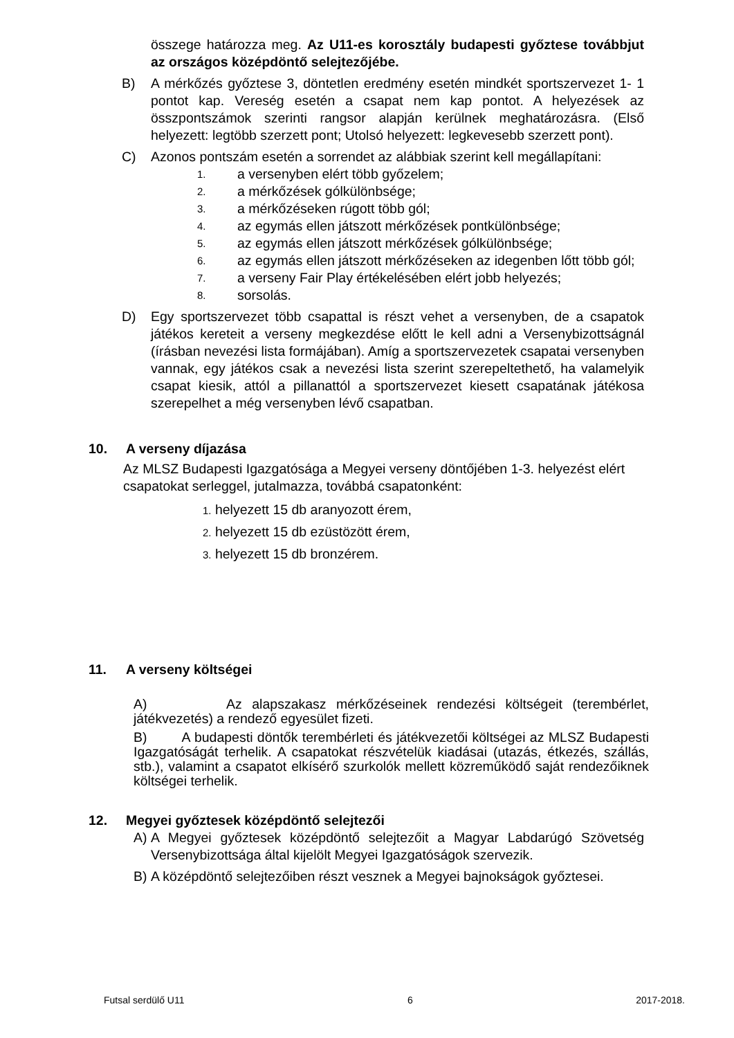összege határozza meg. Az U11-es korosztály budapesti győztese továbbjut az országos középdöntő selejtezőjébe.
B) A mérkőzés győztese 3, döntetlen eredmény esetén mindkét sportszervezet 1- 1 pontot kap. Vereség esetén a csapat nem kap pontot. A helyezések az összpontszámok szerinti rangsor alapján kerülnek meghatározásra. (Első helyezett: legtöbb szerzett pont; Utolsó helyezett: legkevesebb szerzett pont).
C) Azonos pontszám esetén a sorrendet az alábbiak szerint kell megállapítani:
1. a versenyben elért több győzelem;
2. a mérkőzések gólkülönbsége;
3. a mérkőzéseken rúgott több gól;
4. az egymás ellen játszott mérkőzések pontkülönbsége;
5. az egymás ellen játszott mérkőzések gólkülönbsége;
6. az egymás ellen játszott mérkőzéseken az idegenben lőtt több gól;
7. a verseny Fair Play értékelésében elért jobb helyezés;
8. sorsolás.
D) Egy sportszervezet több csapattal is részt vehet a versenyben, de a csapatok játékos kereteit a verseny megkezdése előtt le kell adni a Versenybizottságnál (írásban nevezési lista formájában). Amíg a sportszervezetek csapatai versenyben vannak, egy játékos csak a nevezési lista szerint szerepeltethető, ha valamelyik csapat kiesik, attól a pillanattól a sportszervezet kiesett csapatának játékosa szerepelhet a még versenyben lévő csapatban.
10. A verseny díjazása
Az MLSZ Budapesti Igazgatósága a Megyei verseny döntőjében 1-3. helyezést elért csapatokat serleggel, jutalmazza, továbbá csapatonként:
1. helyezett 15 db aranyozott érem,
2. helyezett 15 db ezüstözött érem,
3. helyezett 15 db bronzérem.
11. A verseny költségei
A) Az alapszakasz mérkőzéseinek rendezési költségeit (terembérlet, játékvezetés) a rendező egyesület fizeti.
B) A budapesti döntők terembérleti és játékvezetői költségei az MLSZ Budapesti Igazgatóságát terhelik. A csapatokat részvételük kiadásai (utazás, étkezés, szállás, stb.), valamint a csapatot elkísérő szurkolók mellett közreműködő saját rendezőiknek költségei terhelik.
12. Megyei győztesek középdöntő selejtezői
A) A Megyei győztesek középdöntő selejtezőit a Magyar Labdarúgó Szövetség Versenybizottsága által kijelölt Megyei Igazgatóságok szervezik.
B) A középdöntő selejtezőiben részt vesznek a Megyei bajnokságok győztesei.
Futsal serdülő U11 6 2017-2018.